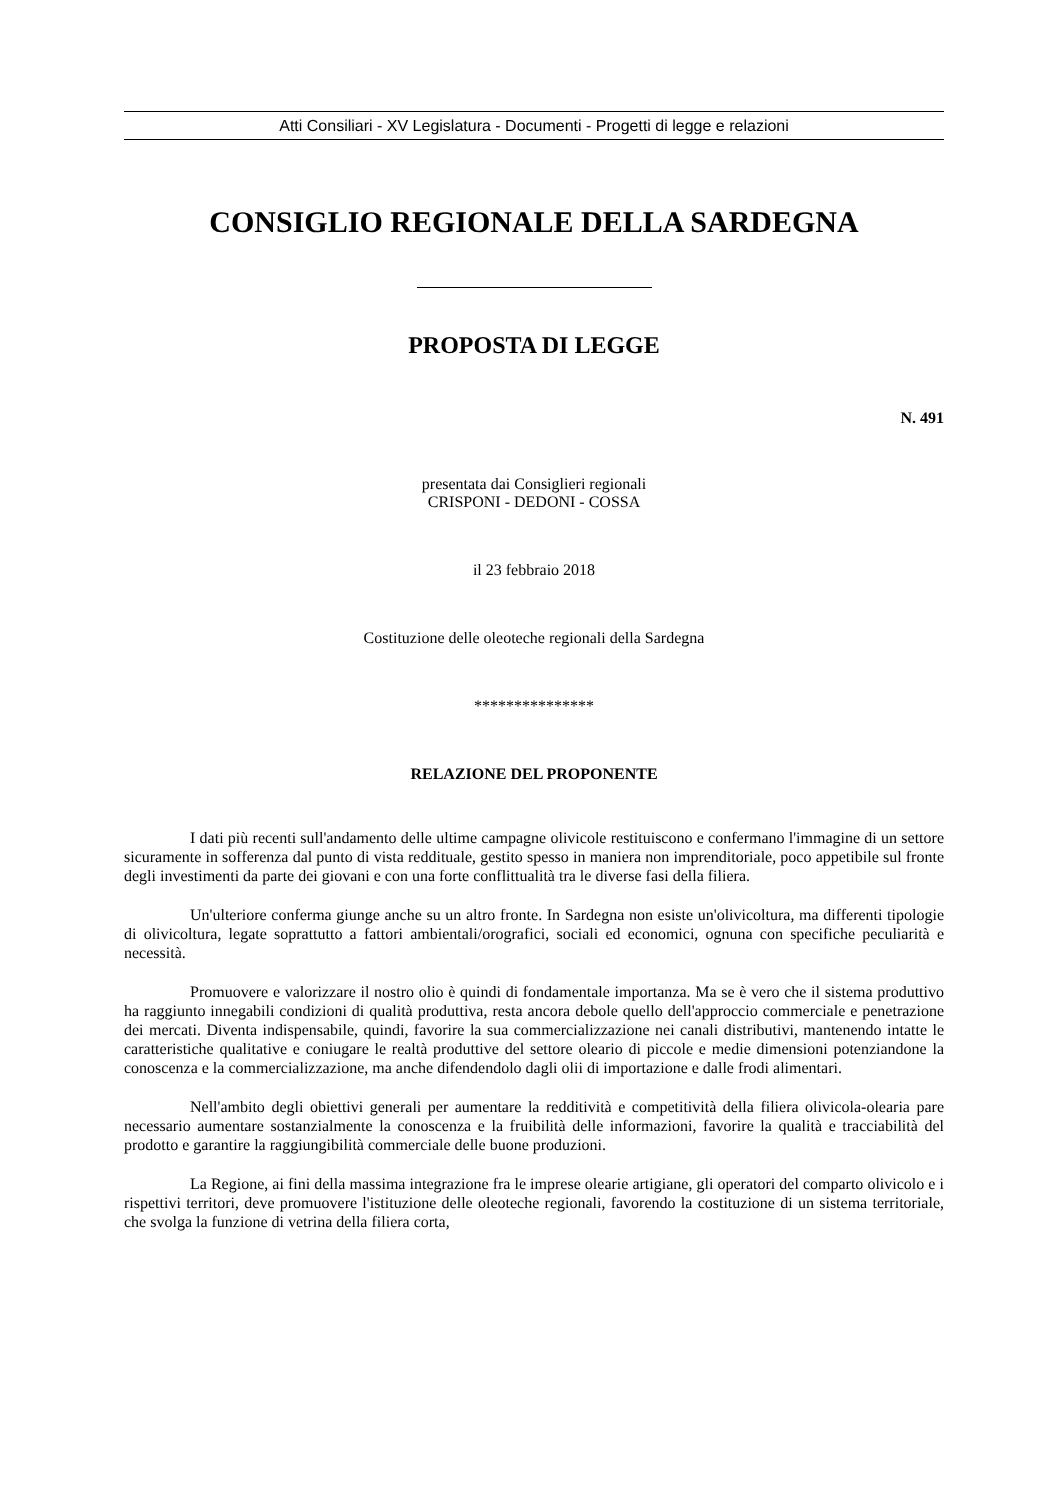Atti Consiliari - XV Legislatura - Documenti - Progetti di legge e relazioni
CONSIGLIO REGIONALE DELLA SARDEGNA
PROPOSTA DI LEGGE
N. 491
presentata dai Consiglieri regionali
CRISPONI - DEDONI - COSSA
il 23 febbraio 2018
Costituzione delle oleoteche regionali della Sardegna
***************
RELAZIONE DEL PROPONENTE
I dati più recenti sull'andamento delle ultime campagne olivicole restituiscono e confermano l'immagine di un settore sicuramente in sofferenza dal punto di vista reddituale, gestito spesso in maniera non imprenditoriale, poco appetibile sul fronte degli investimenti da parte dei giovani e con una forte conflittualità tra le diverse fasi della filiera.
Un'ulteriore conferma giunge anche su un altro fronte. In Sardegna non esiste un'olivicoltura, ma differenti tipologie di olivicoltura, legate soprattutto a fattori ambientali/orografici, sociali ed economici, ognuna con specifiche peculiarità e necessità.
Promuovere e valorizzare il nostro olio è quindi di fondamentale importanza. Ma se è vero che il sistema produttivo ha raggiunto innegabili condizioni di qualità produttiva, resta ancora debole quello dell'approccio commerciale e penetrazione dei mercati. Diventa indispensabile, quindi, favorire la sua commercializzazione nei canali distributivi, mantenendo intatte le caratteristiche qualitative e coniugare le realtà produttive del settore oleario di piccole e medie dimensioni potenziandone la conoscenza e la commercializzazione, ma anche difendendolo dagli olii di importazione e dalle frodi alimentari.
Nell'ambito degli obiettivi generali per aumentare la redditività e competitività della filiera olivicola-olearia pare necessario aumentare sostanzialmente la conoscenza e la fruibilità delle informazioni, favorire la qualità e tracciabilità del prodotto e garantire la raggiungibilità commerciale delle buone produzioni.
La Regione, ai fini della massima integrazione fra le imprese olearie artigiane, gli operatori del comparto olivicolo e i rispettivi territori, deve promuovere l'istituzione delle oleoteche regionali, favorendo la costituzione di un sistema territoriale, che svolga la funzione di vetrina della filiera corta,